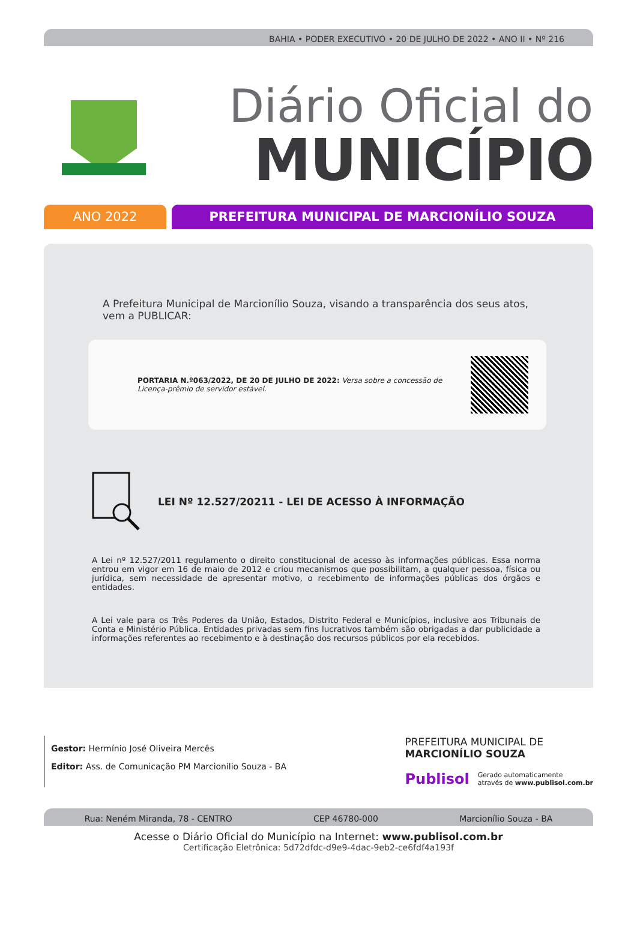BAHIA • PODER EXECUTIVO • 20 DE JULHO DE 2022 • ANO II • Nº 216
Diário Oficial do
MUNICÍPIO
ANO 2022 PREFEITURA MUNICIPAL DE MARCIONÍLIO SOUZA
A Prefeitura Municipal de Marcionílio Souza, visando a transparência dos seus atos, vem a PUBLICAR:
PORTARIA N.º063/2022, DE 20 DE JULHO DE 2022: Versa sobre a concessão de Licença-prêmio de servidor estável.
LEI Nº 12.527/20211 - LEI DE ACESSO À INFORMAÇÃO
A Lei nº 12.527/2011 regulamento o direito constitucional de acesso às informações públicas. Essa norma entrou em vigor em 16 de maio de 2012 e criou mecanismos que possibilitam, a qualquer pessoa, física ou jurídica, sem necessidade de apresentar motivo, o recebimento de informações públicas dos órgãos e entidades.
A Lei vale para os Três Poderes da União, Estados, Distrito Federal e Municípios, inclusive aos Tribunais de Conta e Ministério Pública. Entidades privadas sem fins lucrativos também são obrigadas a dar publicidade a informações referentes ao recebimento e à destinação dos recursos públicos por ela recebidos.
Gestor: Hermínio José Oliveira Mercês
Editor: Ass. de Comunicação PM Marcionilio Souza - BA
PREFEITURA MUNICIPAL DE
MARCIONÍLIO SOUZA
Publisol Gerado automaticamente
através de www.publisol.com.br
Rua: Neném Miranda, 78 - CENTRO CEP 46780-000 Marcionílio Souza - BA
Acesse o Diário Oficial do Município na Internet: www.publisol.com.br
Certificação Eletrônica: 5d72dfdc-d9e9-4dac-9eb2-ce6fdf4a193f